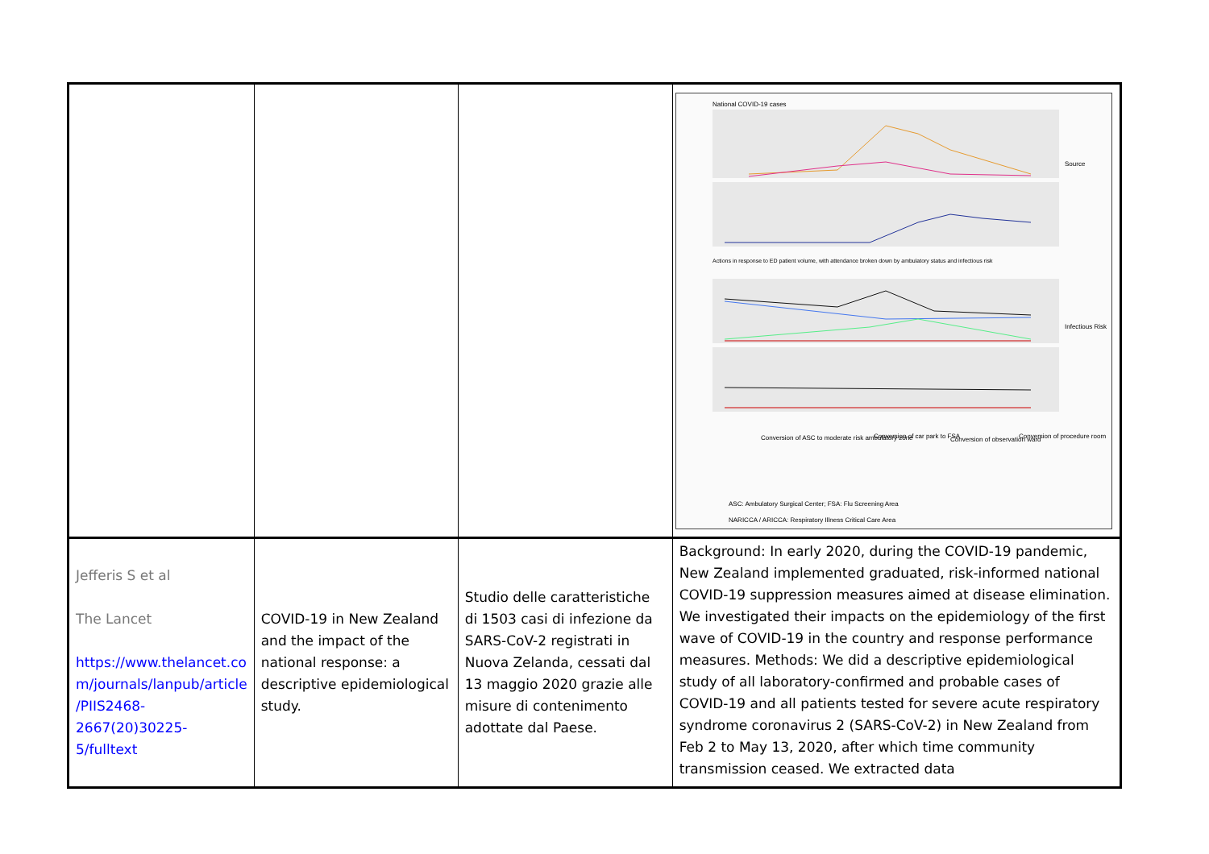| | | | National COVID-19 cases Actions in response to ED patient volume, with attendance broken down by ambulatory status and infectious risk Conversion of ASC to moderate risk ambulatory zone Conversion of car park to FSA Conversion of observation ward Conversion of procedure room ASC: Ambulatory Surgical Center; FSA: Flu Screening Area NARICCA / ARICCA: Respiratory Illness Critical Care Area Source Infectious Risk |
| Jefferis S et al The Lancet https://www.thelancet.co m/journals/lanpub/article /PIIS2468-2667(20)30225-5/fulltext | COVID-19 in New Zealand and the impact of the national response: a descriptive epidemiological study. | Studio delle caratteristiche di 1503 casi di infezione da SARS-CoV-2 registrati in Nuova Zelanda, cessati dal 13 maggio 2020 grazie alle misure di contenimento adottate dal Paese. | Background: In early 2020, during the COVID-19 pandemic, New Zealand implemented graduated, risk-informed national COVID-19 suppression measures aimed at disease elimination. We investigated their impacts on the epidemiology of the first wave of COVID-19 in the country and response performance measures. Methods: We did a descriptive epidemiological study of all laboratory-confirmed and probable cases of COVID-19 and all patients tested for severe acute respiratory syndrome coronavirus 2 (SARS-CoV-2) in New Zealand from Feb 2 to May 13, 2020, after which time community transmission ceased. We extracted data |